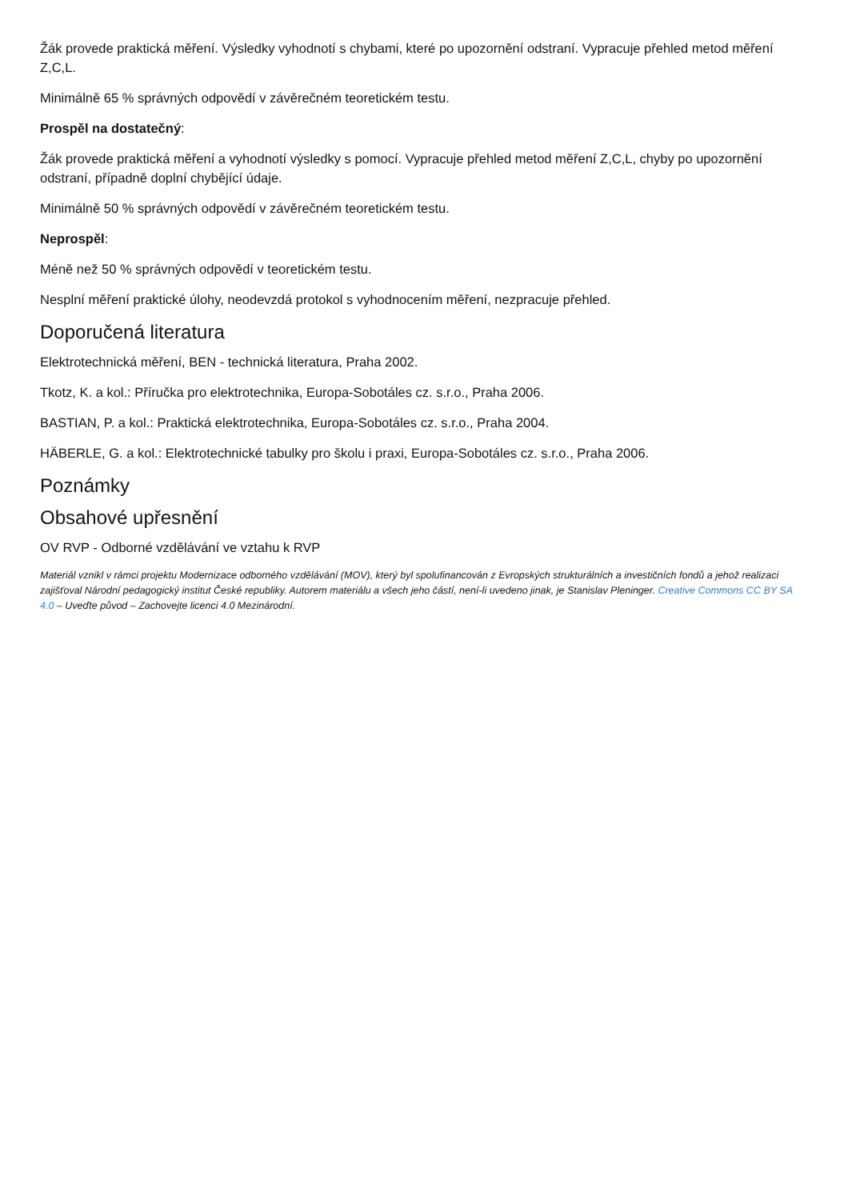Žák provede praktická měření. Výsledky vyhodnotí s chybami, které po upozornění odstraní. Vypracuje přehled metod měření Z,C,L.
Minimálně 65 % správných odpovědí v závěrečném teoretickém testu.
Prospěl na dostatečný:
Žák provede praktická měření a vyhodnotí výsledky s pomocí. Vypracuje přehled metod měření Z,C,L, chyby po upozornění odstraní, případně doplní chybějící údaje.
Minimálně 50 % správných odpovědí v závěrečném teoretickém testu.
Neprospěl:
Méně než 50 % správných odpovědí v teoretickém testu.
Nesplní měření praktické úlohy, neodevzdá protokol s vyhodnocením měření, nezpracuje přehled.
Doporučená literatura
Elektrotechnická měření, BEN - technická literatura, Praha 2002.
Tkotz, K. a kol.: Příručka pro elektrotechnika, Europa-Sobotáles cz. s.r.o., Praha 2006.
BASTIAN, P. a kol.: Praktická elektrotechnika, Europa-Sobotáles cz. s.r.o., Praha 2004.
HÄBERLE, G. a kol.: Elektrotechnické tabulky pro školu i praxi, Europa-Sobotáles cz. s.r.o., Praha 2006.
Poznámky
Obsahové upřesnění
OV RVP - Odborné vzdělávání ve vztahu k RVP
Materiál vznikl v rámci projektu Modernizace odborného vzdělávání (MOV), který byl spolufinancován z Evropských strukturálních a investičních fondů a jehož realizaci zajišťoval Národní pedagogický institut České republiky. Autorem materiálu a všech jeho částí, není-li uvedeno jinak, je Stanislav Pleninger. Creative Commons CC BY SA 4.0 – Uveďte původ – Zachovejte licenci 4.0 Mezinárodní.